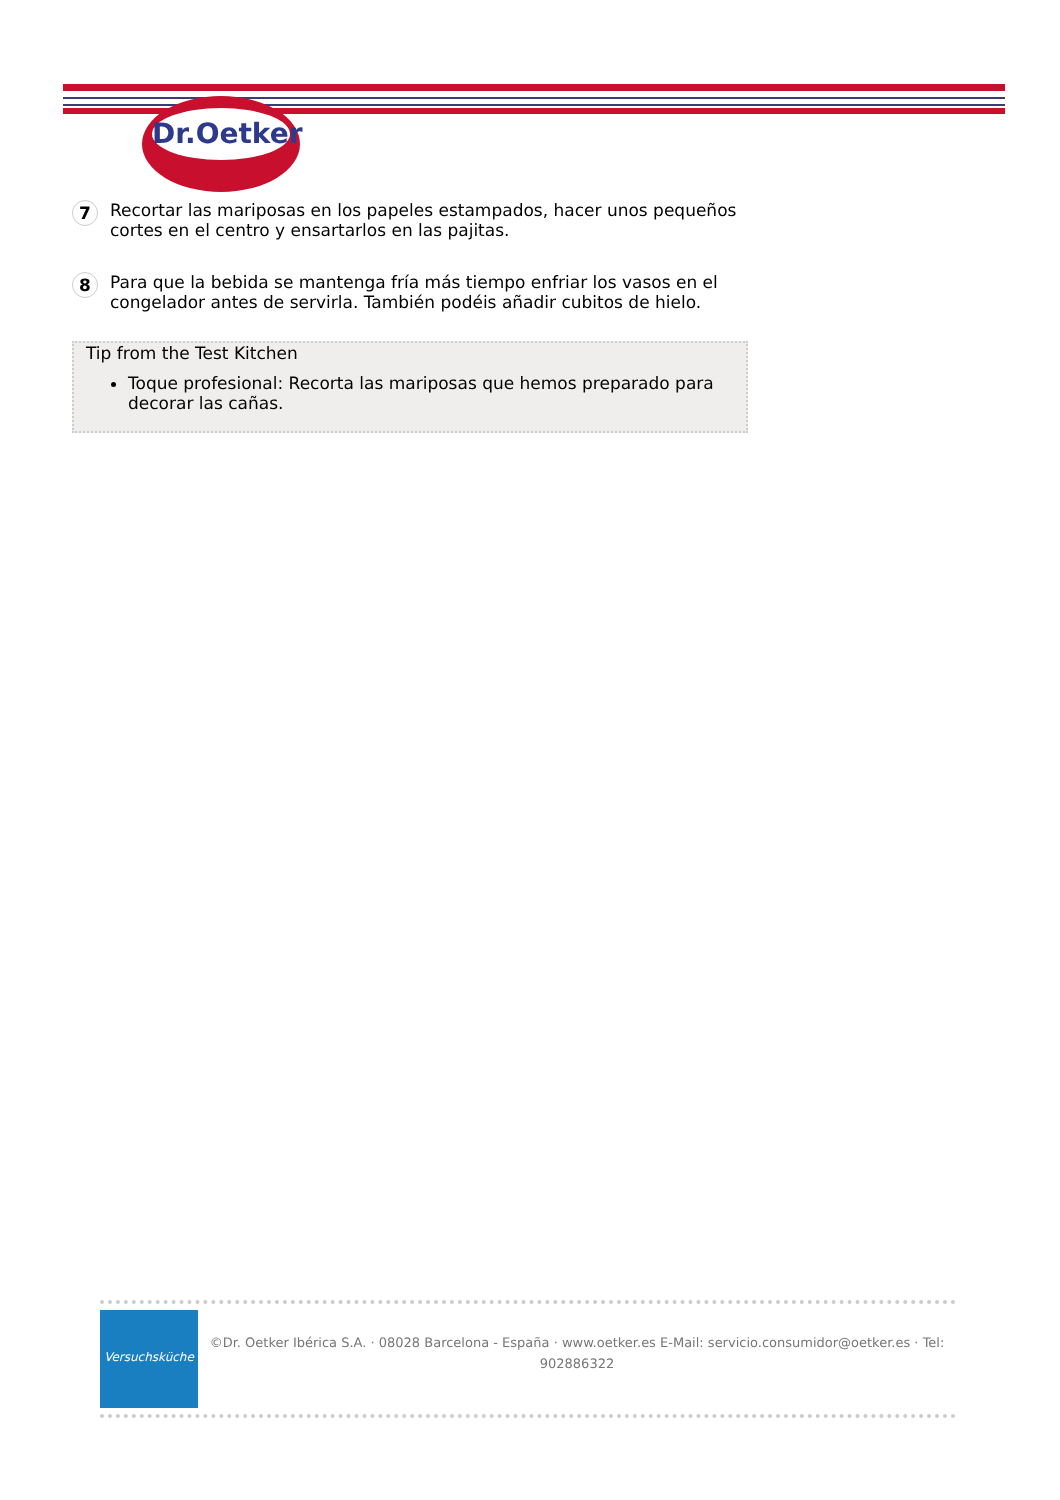Dr.Oetker
7
Recortar las mariposas en los papeles estampados, hacer unos pequeños cortes en el centro y ensartarlos en las pajitas.
8
Para que la bebida se mantenga fría más tiempo enfriar los vasos en el congelador antes de servirla. También podéis añadir cubitos de hielo.
Tip from the Test Kitchen
Toque profesional: Recorta las mariposas que hemos preparado para decorar las cañas.
Versuchsküche
©Dr. Oetker Ibérica S.A. · 08028 Barcelona - España · www.oetker.es E-Mail: servicio.consumidor@oetker.es · Tel: 902886322